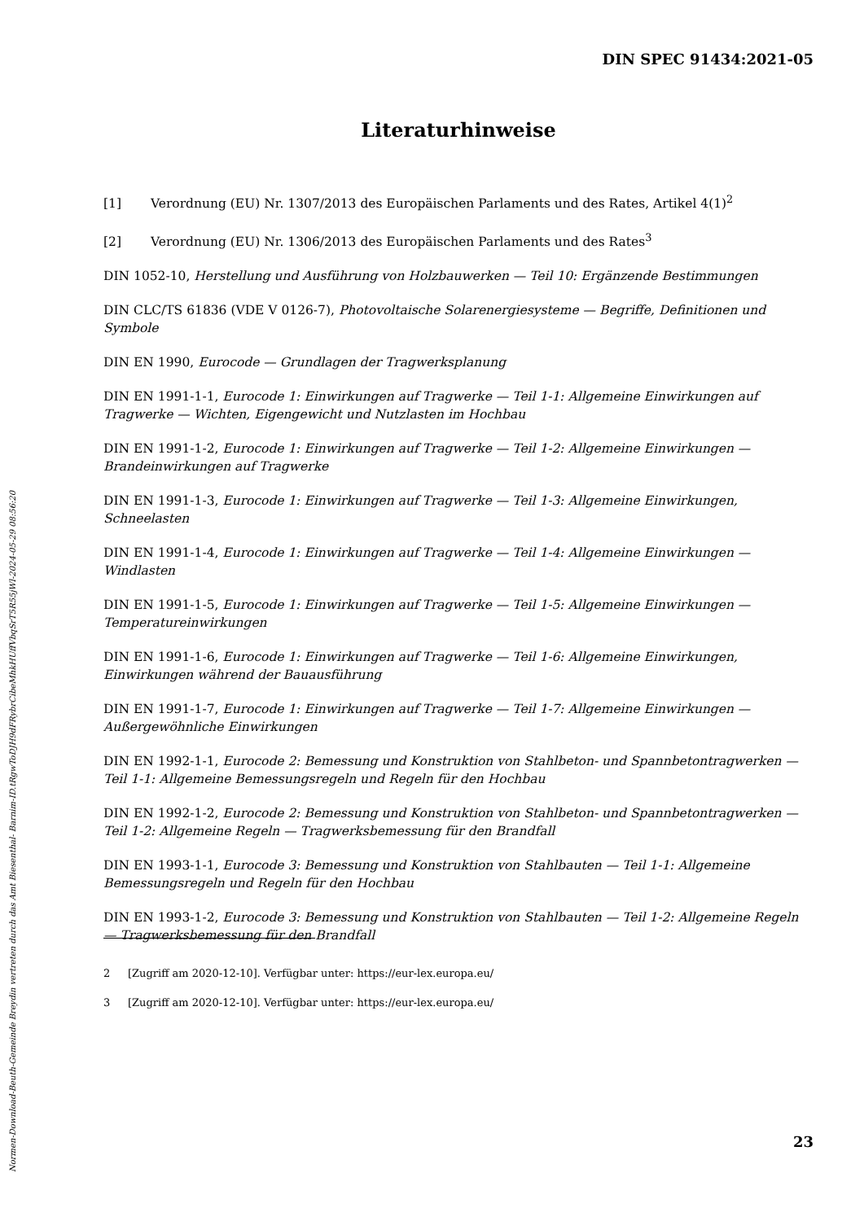DIN SPEC 91434:2021-05
Literaturhinweise
[1] Verordnung (EU) Nr. 1307/2013 des Europäischen Parlaments und des Rates, Artikel 4(1)<sup>2</sup>
[2] Verordnung (EU) Nr. 1306/2013 des Europäischen Parlaments und des Rates<sup>3</sup>
DIN 1052-10, Herstellung und Ausführung von Holzbauwerken — Teil 10: Ergänzende Bestimmungen
DIN CLC/TS 61836 (VDE V 0126-7), Photovoltaische Solarenergiesysteme — Begriffe, Definitionen und Symbole
DIN EN 1990, Eurocode — Grundlagen der Tragwerksplanung
DIN EN 1991-1-1, Eurocode 1: Einwirkungen auf Tragwerke — Teil 1-1: Allgemeine Einwirkungen auf Tragwerke — Wichten, Eigengewicht und Nutzlasten im Hochbau
DIN EN 1991-1-2, Eurocode 1: Einwirkungen auf Tragwerke — Teil 1-2: Allgemeine Einwirkungen — Brandeinwirkungen auf Tragwerke
DIN EN 1991-1-3, Eurocode 1: Einwirkungen auf Tragwerke — Teil 1-3: Allgemeine Einwirkungen, Schneelasten
DIN EN 1991-1-4, Eurocode 1: Einwirkungen auf Tragwerke — Teil 1-4: Allgemeine Einwirkungen — Windlasten
DIN EN 1991-1-5, Eurocode 1: Einwirkungen auf Tragwerke — Teil 1-5: Allgemeine Einwirkungen — Temperatureinwirkungen
DIN EN 1991-1-6, Eurocode 1: Einwirkungen auf Tragwerke — Teil 1-6: Allgemeine Einwirkungen, Einwirkungen während der Bauausführung
DIN EN 1991-1-7, Eurocode 1: Einwirkungen auf Tragwerke — Teil 1-7: Allgemeine Einwirkungen — Außergewöhnliche Einwirkungen
DIN EN 1992-1-1, Eurocode 2: Bemessung und Konstruktion von Stahlbeton- und Spannbetontragwerken — Teil 1-1: Allgemeine Bemessungsregeln und Regeln für den Hochbau
DIN EN 1992-1-2, Eurocode 2: Bemessung und Konstruktion von Stahlbeton- und Spannbetontragwerken — Teil 1-2: Allgemeine Regeln — Tragwerksbemessung für den Brandfall
DIN EN 1993-1-1, Eurocode 3: Bemessung und Konstruktion von Stahlbauten — Teil 1-1: Allgemeine Bemessungsregeln und Regeln für den Hochbau
DIN EN 1993-1-2, Eurocode 3: Bemessung und Konstruktion von Stahlbauten — Teil 1-2: Allgemeine Regeln — Tragwerksbemessung für den Brandfall
2 [Zugriff am 2020-12-10]. Verfügbar unter: https://eur-lex.europa.eu/
3 [Zugriff am 2020-12-10]. Verfügbar unter: https://eur-lex.europa.eu/
23
Normen-Download-Beuth-Gemeinde Breydin vertreten durch das Amt Biesenthal- Barnim-ID.tRgwToDJH9dFRybrCibeMhkHUffVbqSrT5R55jWl-2024-05-29 08:56:20